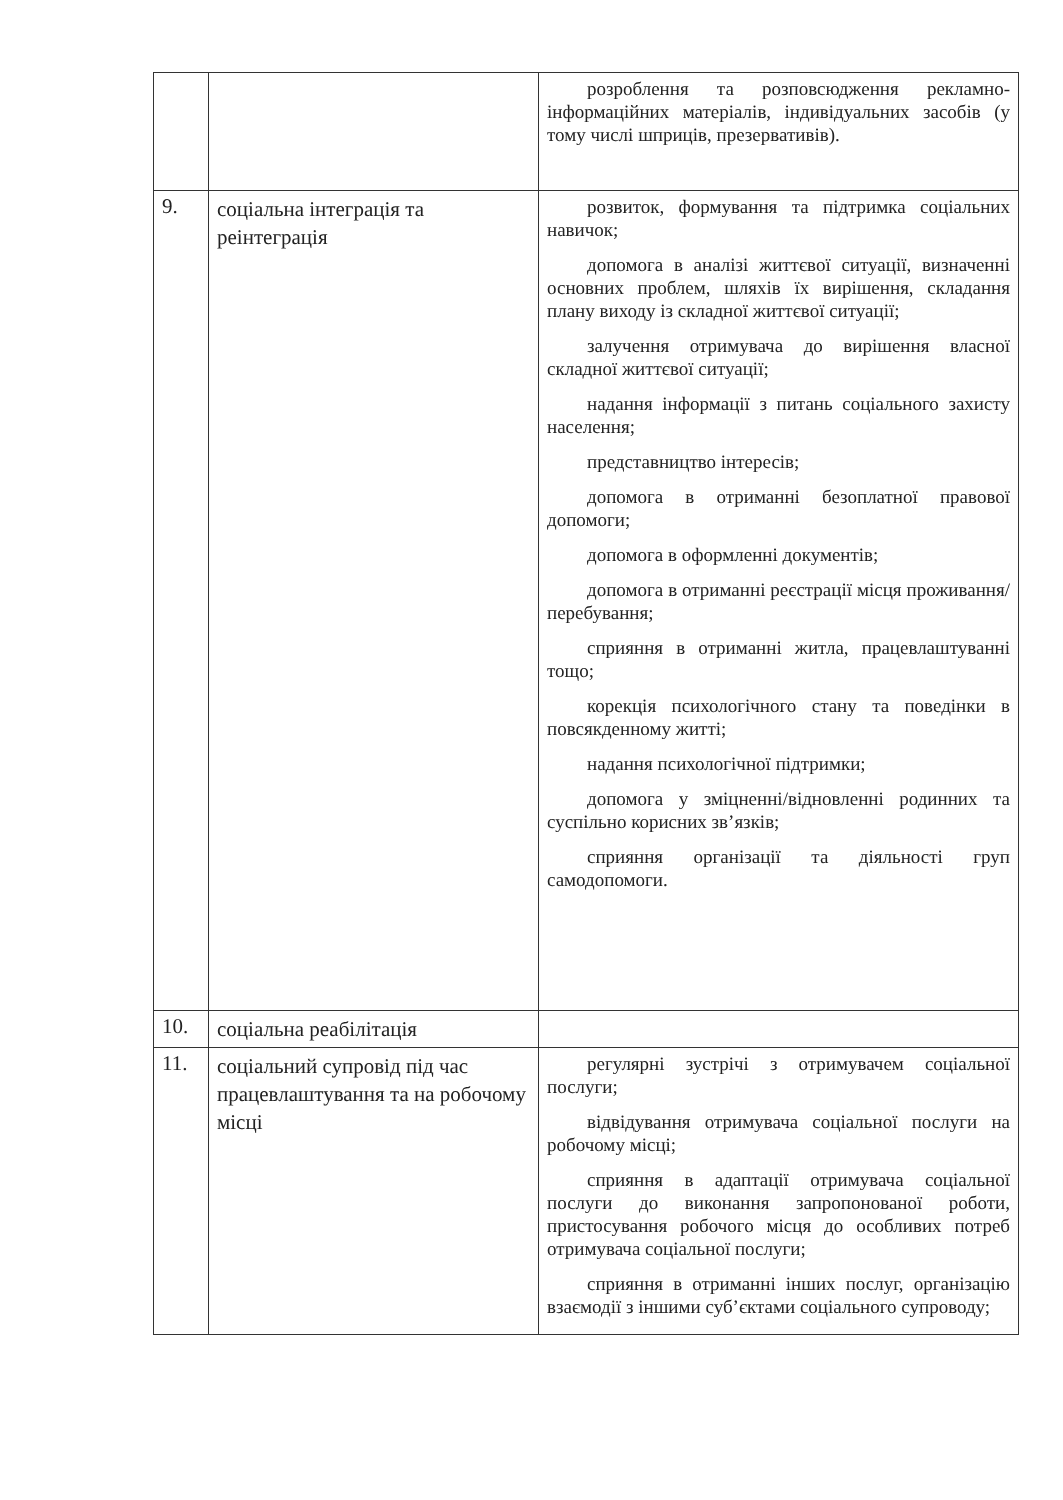| | | розроблення та розповсюдження рекламно-інформаційних матеріалів, індивідуальних засобів (у тому числі шприців, презервативів). |
| 9. | соціальна інтеграція та реінтеграція | розвиток, формування та підтримка соціальних навичок; допомога в аналізі життєвої ситуації, визначенні основних проблем, шляхів їх вирішення, складання плану виходу із складної життєвої ситуації; залучення отримувача до вирішення власної складної життєвої ситуації; надання інформації з питань соціального захисту населення; представництво інтересів; допомога в отриманні безоплатної правової допомоги; допомога в оформленні документів; допомога в отриманні реєстрації місця проживання/перебування; сприяння в отриманні житла, працевлаштуванні тощо; корекція психологічного стану та поведінки в повсякденному житті; надання психологічної підтримки; допомога у зміцненні/відновленні родинних та суспільно корисних зв’язків; сприяння організації та діяльності груп самодопомоги. |
| 10. | соціальна реабілітація | |
| 11. | соціальний супровід під час працевлаштування та на робочому місці | регулярні зустрічі з отримувачем соціальної послуги; відвідування отримувача соціальної послуги на робочому місці; сприяння в адаптації отримувача соціальної послуги до виконання запропонованої роботи, пристосування робочого місця до особливих потреб отримувача соціальної послуги; сприяння в отриманні інших послуг, організацію взаємодії з іншими суб’єктами соціального супроводу; |